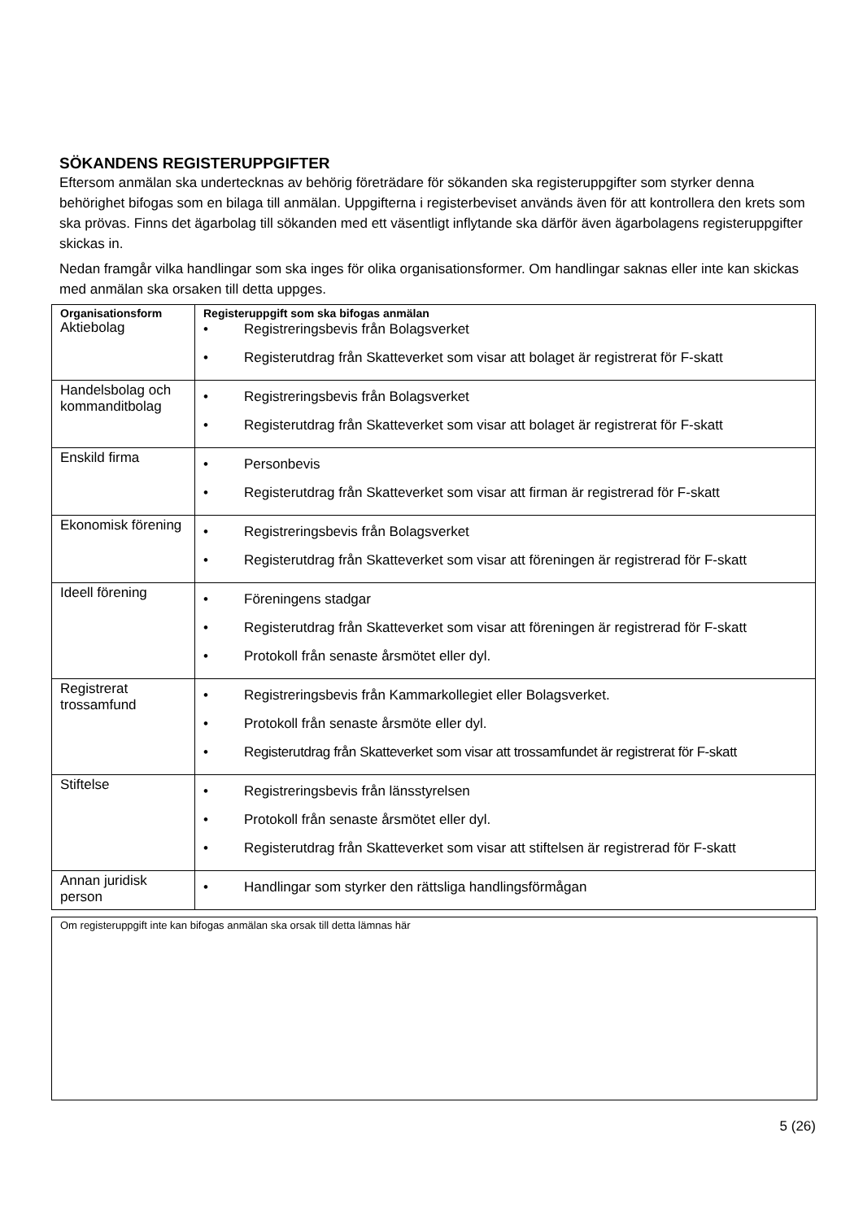SÖKANDENS REGISTERUPPGIFTER
Eftersom anmälan ska undertecknas av behörig företrädare för sökanden ska registeruppgifter som styrker denna behörighet bifogas som en bilaga till anmälan. Uppgifterna i registerbeviset används även för att kontrollera den krets som ska prövas. Finns det ägarbolag till sökanden med ett väsentligt inflytande ska därför även ägarbolagens registeruppgifter skickas in.
Nedan framgår vilka handlingar som ska inges för olika organisationsformer. Om handlingar saknas eller inte kan skickas med anmälan ska orsaken till detta uppges.
| Organisationsform Aktiebolag | Registeruppgift som ska bifogas anmälan • Registreringsbevis från Bolagsverket • Registerutdrag från Skatteverket som visar att bolaget är registrerat för F-skatt |
| Handelsbolag och kommanditbolag | • Registreringsbevis från Bolagsverket • Registerutdrag från Skatteverket som visar att bolaget är registrerat för F-skatt |
| Enskild firma | • Personbevis • Registerutdrag från Skatteverket som visar att firman är registrerad för F-skatt |
| Ekonomisk förening | • Registreringsbevis från Bolagsverket • Registerutdrag från Skatteverket som visar att föreningen är registrerad för F-skatt |
| Ideell förening | • Föreningens stadgar • Registerutdrag från Skatteverket som visar att föreningen är registrerad för F-skatt • Protokoll från senaste årsmötet eller dyl. |
| Registrerat trossamfund | • Registreringsbevis från Kammarkollegiet eller Bolagsverket. • Protokoll från senaste årsmöte eller dyl. • Registerutdrag från Skatteverket som visar att trossamfundet är registrerat för F-skatt |
| Stiftelse | • Registreringsbevis från länsstyrelsen • Protokoll från senaste årsmötet eller dyl. • Registerutdrag från Skatteverket som visar att stiftelsen är registrerad för F-skatt |
| Annan juridisk person | • Handlingar som styrker den rättsliga handlingsförmågan |
Om registeruppgift inte kan bifogas anmälan ska orsak till detta lämnas här
5 (26)